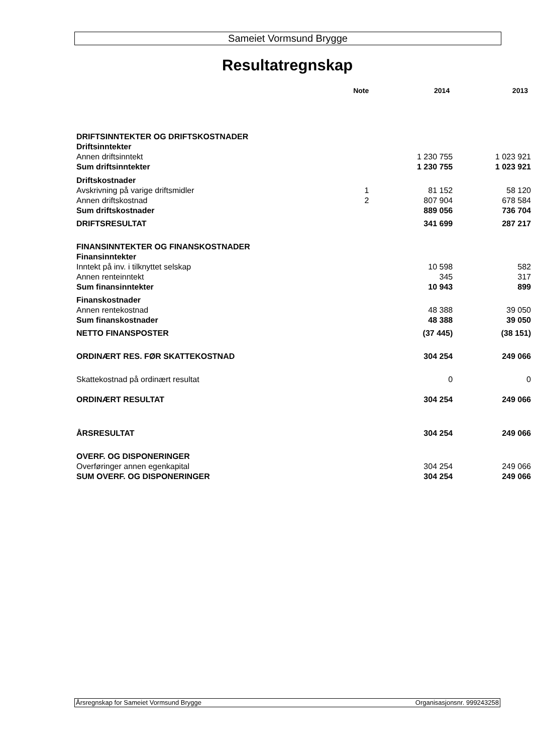Sameiet Vormsund Brygge
Resultatregnskap
| | Note | 2014 | 2013 |
| --- | --- | --- | --- |
| DRIFTSINNTEKTER OG DRIFTSKOSTNADER | | | |
| Driftsinntekter | | | |
| Annen driftsinntekt | | 1 230 755 | 1 023 921 |
| Sum driftsinntekter | | 1 230 755 | 1 023 921 |
| Driftskostnader | | | |
| Avskrivning på varige driftsmidler | 1 | 81 152 | 58 120 |
| Annen driftskostnad | 2 | 807 904 | 678 584 |
| Sum driftskostnader | | 889 056 | 736 704 |
| DRIFTSRESULTAT | | 341 699 | 287 217 |
| FINANSINNTEKTER OG FINANSKOSTNADER | | | |
| Finansinntekter | | | |
| Inntekt på inv. i tilknyttet selskap | | 10 598 | 582 |
| Annen renteinntekt | | 345 | 317 |
| Sum finansinntekter | | 10 943 | 899 |
| Finanskostnader | | | |
| Annen rentekostnad | | 48 388 | 39 050 |
| Sum finanskostnader | | 48 388 | 39 050 |
| NETTO FINANSPOSTER | | (37 445) | (38 151) |
| ORDINÆRT RES. FØR SKATTEKOSTNAD | | 304 254 | 249 066 |
| Skattekostnad på ordinært resultat | | 0 | 0 |
| ORDINÆRT RESULTAT | | 304 254 | 249 066 |
| ÅRSRESULTAT | | 304 254 | 249 066 |
| OVERF. OG DISPONERINGER | | | |
| Overføringer annen egenkapital | | 304 254 | 249 066 |
| SUM OVERF. OG DISPONERINGER | | 304 254 | 249 066 |
Årsregnskap for Sameiet Vormsund Brygge Organisasjonsnr. 999243258